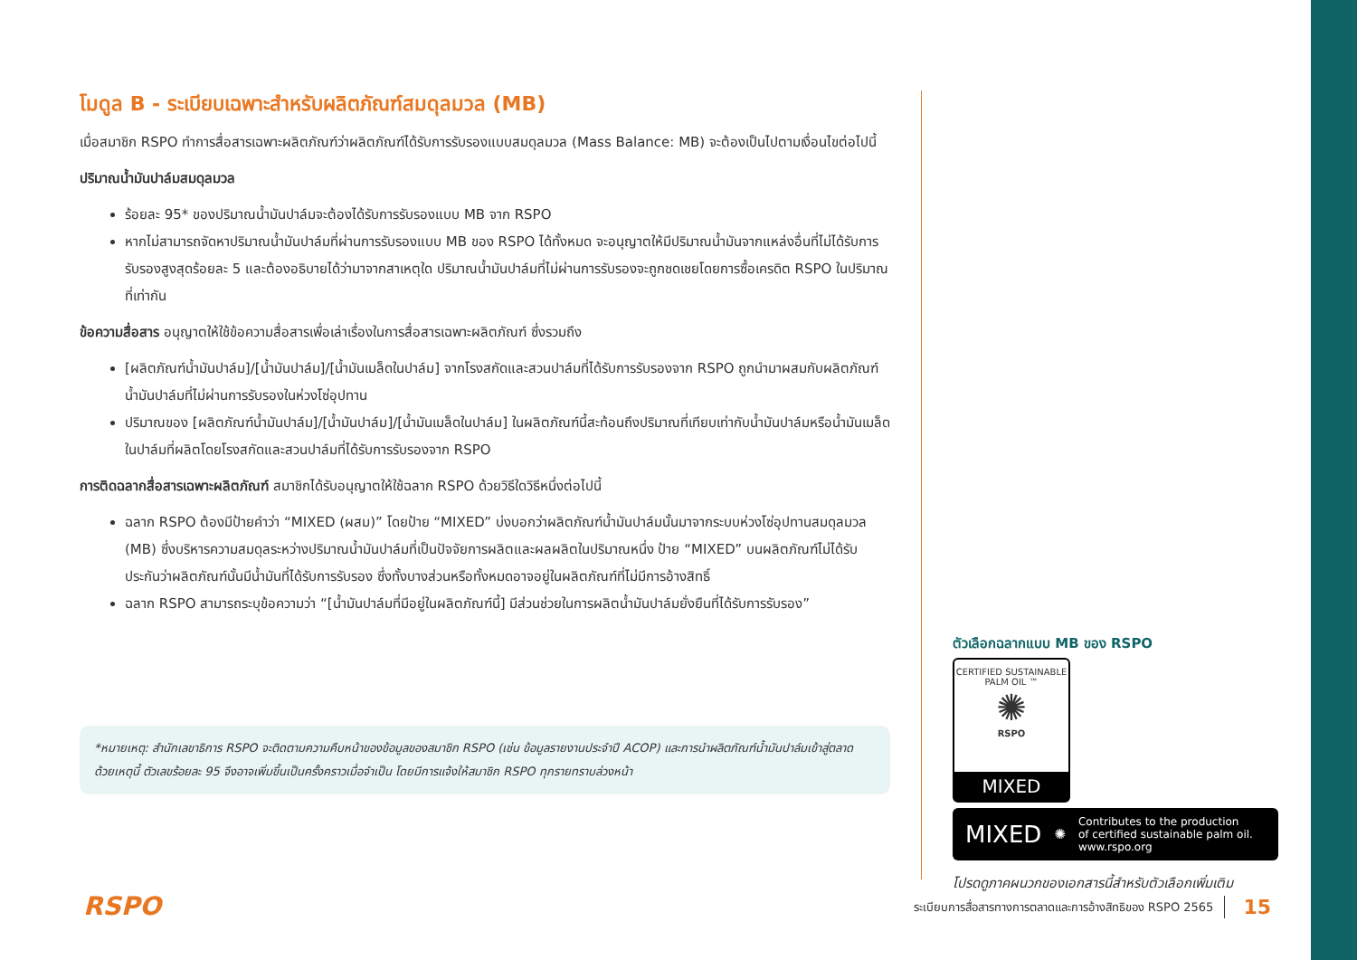โมดูล B - ระเบียบเฉพาะสำหรับผลิตภัณฑ์สมดุลมวล (MB)
เมื่อสมาชิก RSPO ทำการสื่อสารเฉพาะผลิตภัณฑ์ว่าผลิตภัณฑ์ได้รับการรับรองแบบสมดุลมวล (Mass Balance: MB) จะต้องเป็นไปตามเงื่อนไขต่อไปนี้
ปริมาณน้ำมันปาล์มสมดุลมวล
ร้อยละ 95* ของปริมาณน้ำมันปาล์มจะต้องได้รับการรับรองแบบ MB จาก RSPO
หากไม่สามารถจัดหาปริมาณน้ำมันปาล์มที่ผ่านการรับรองแบบ MB ของ RSPO ได้ทั้งหมด จะอนุญาตให้มีปริมาณน้ำมันจากแหล่งอื่นที่ไม่ได้รับการรับรองสูงสุดร้อยละ 5 และต้องอธิบายได้ว่ามาจากสาเหตุใด ปริมาณน้ำมันปาล์มที่ไม่ผ่านการรับรองจะถูกชดเชยโดยการซื้อเครดิต RSPO ในปริมาณที่เท่ากัน
ข้อความสื่อสาร อนุญาตให้ใช้ข้อความสื่อสารเพื่อเล่าเรื่องในการสื่อสารเฉพาะผลิตภัณฑ์ ซึ่งรวมถึง
[ผลิตภัณฑ์น้ำมันปาล์ม]/[น้ำมันปาล์ม]/[น้ำมันเมล็ดในปาล์ม] จากโรงสกัดและสวนปาล์มที่ได้รับการรับรองจาก RSPO ถูกนำมาผสมกับผลิตภัณฑ์น้ำมันปาล์มที่ไม่ผ่านการรับรองในห่วงโซ่อุปทาน
ปริมาณของ [ผลิตภัณฑ์น้ำมันปาล์ม]/[น้ำมันปาล์ม]/[น้ำมันเมล็ดในปาล์ม] ในผลิตภัณฑ์นี้สะท้อนถึงปริมาณที่เทียบเท่ากับน้ำมันปาล์มหรือน้ำมันเมล็ดในปาล์มที่ผลิตโดยโรงสกัดและสวนปาล์มที่ได้รับการรับรองจาก RSPO
การติดฉลากสื่อสารเฉพาะผลิตภัณฑ์ สมาชิกได้รับอนุญาตให้ใช้ฉลาก RSPO ด้วยวิธีใดวิธีหนึ่งต่อไปนี้
ฉลาก RSPO ต้องมีป้ายคำว่า “MIXED (ผสม)” โดยป้าย “MIXED” บ่งบอกว่าผลิตภัณฑ์น้ำมันปาล์มนั้นมาจากระบบห่วงโซ่อุปทานสมดุลมวล (MB) ซึ่งบริหารความสมดุลระหว่างปริมาณน้ำมันปาล์มที่เป็นปัจจัยการผลิตและผลผลิตในปริมาณหนึ่ง ป้าย “MIXED” บนผลิตภัณฑ์ไม่ได้รับประกันว่าผลิตภัณฑ์นั้นมีน้ำมันที่ได้รับการรับรอง ซึ่งทั้งบางส่วนหรือทั้งหมดอาจอยู่ในผลิตภัณฑ์ที่ไม่มีการอ้างสิทธิ์
ฉลาก RSPO สามารถระบุข้อความว่า “[น้ำมันปาล์มที่มีอยู่ในผลิตภัณฑ์นี้] มีส่วนช่วยในการผลิตน้ำมันปาล์มยั่งยืนที่ได้รับการรับรอง”
*หมายเหตุ: สำนักเลขาธิการ RSPO จะติดตามความคืบหน้าของข้อมูลของสมาชิก RSPO (เช่น ข้อมูลรายงานประจำปี ACOP) และการนำผลิตภัณฑ์น้ำมันปาล์มเข้าสู่ตลาด ด้วยเหตุนี้ ตัวเลขร้อยละ 95 จึงอาจเพิ่มขึ้นเป็นครั้งคราวเมื่อจำเป็น โดยมีการแจ้งให้สมาชิก RSPO ทุกรายทราบล่วงหน้า
ตัวเลือกฉลากแบบ MB ของ RSPO
CERTIFIED SUSTAINABLE PALM OIL ™
✺
RSPO
MIXED
MIXED ✺ Contributes to the production
of certified sustainable palm oil.
www.rspo.org
โปรดดูภาคผนวกของเอกสารนี้สำหรับตัวเลือกเพิ่มเติม
RSPO
ระเบียบการสื่อสารทางการตลาดและการอ้างสิทธิของ RSPO 2565 15